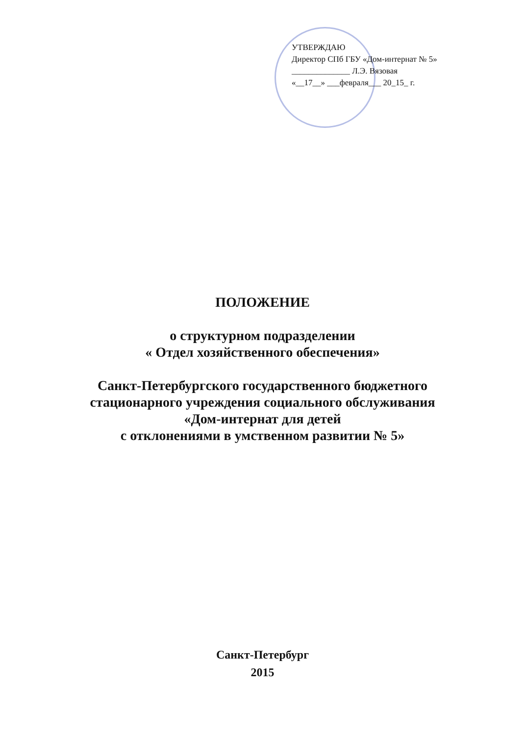УТВЕРЖДАЮ
Директор СПб ГБУ «Дом-интернат № 5»
______________ Л.Э. Вязовая
«__17__» ___февраля___ 20_15_ г.
ПОЛОЖЕНИЕ
о структурном подразделении
« Отдел хозяйственного обеспечения»
Санкт-Петербургского государственного бюджетного
стационарного учреждения социального обслуживания
«Дом-интернат для детей
с отклонениями в умственном развитии № 5»
Санкт-Петербург
2015